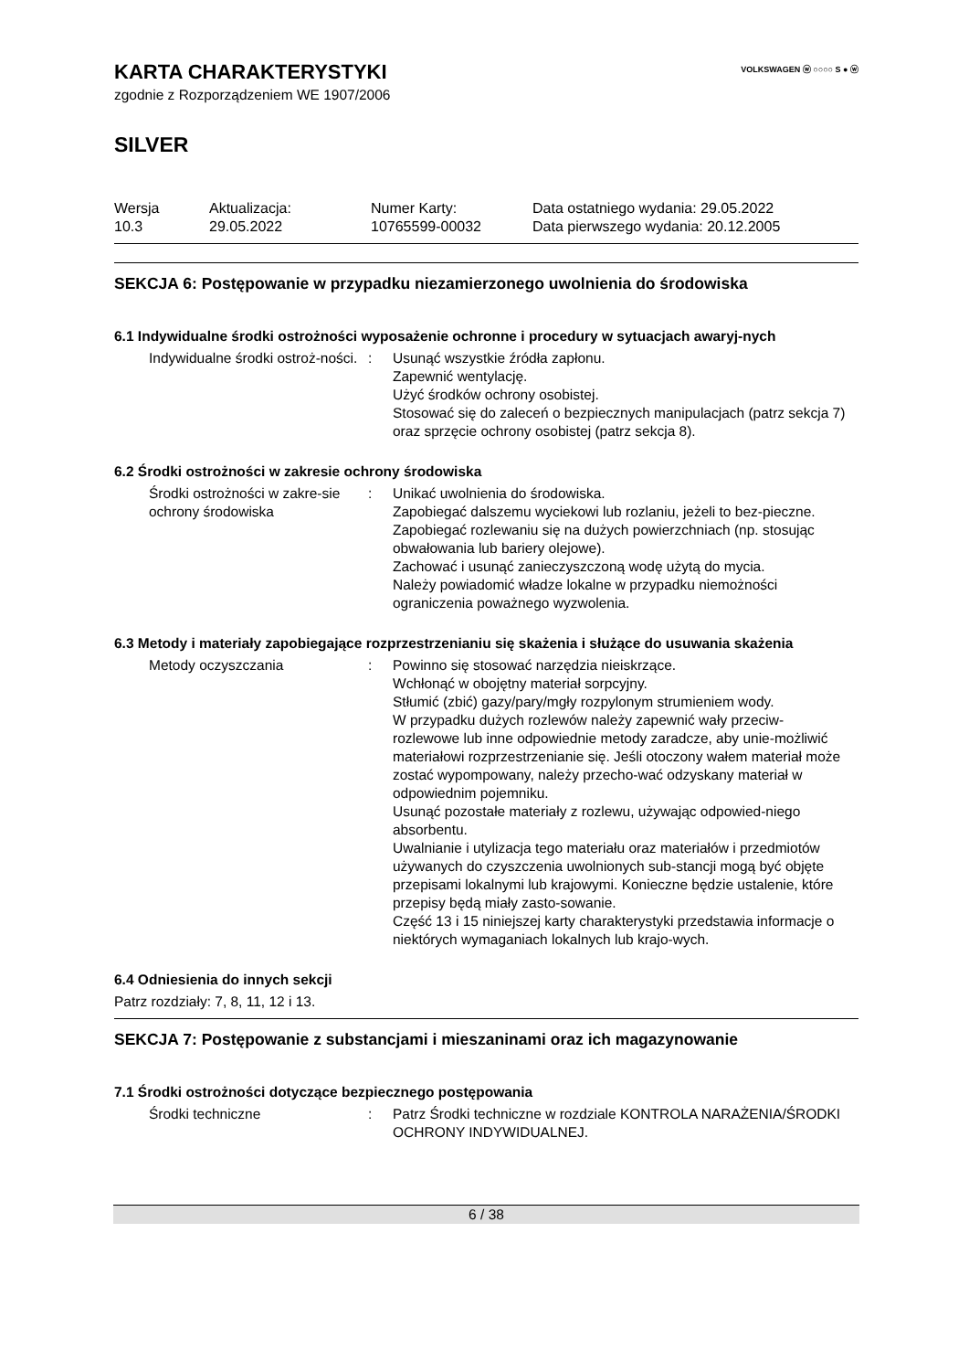VOLKSWAGEN ⓦ ○○○○ S ● ⓦ
KARTA CHARAKTERYSTYKI
zgodnie z Rozporządzeniem WE 1907/2006
SILVER
Wersja
10.3
Aktualizacja:
29.05.2022
Numer Karty:
10765599-00032
Data ostatniego wydania: 29.05.2022
Data pierwszego wydania: 20.12.2005
SEKCJA 6: Postępowanie w przypadku niezamierzonego uwolnienia do środowiska
6.1 Indywidualne środki ostrożności wyposażenie ochronne i procedury w sytuacjach awaryj-nych
Indywidualne środki ostroż-ności.
: Usunąć wszystkie źródła zapłonu.
Zapewnić wentylację.
Użyć środków ochrony osobistej.
Stosować się do zaleceń o bezpiecznych manipulacjach (patrz sekcja 7) oraz sprzęcie ochrony osobistej (patrz sekcja 8).
6.2 Środki ostrożności w zakresie ochrony środowiska
Środki ostrożności w zakre-sie ochrony środowiska
: Unikać uwolnienia do środowiska.
Zapobiegać dalszemu wyciekowi lub rozlaniu, jeżeli to bez-pieczne.
Zapobiegać rozlewaniu się na dużych powierzchniach (np. stosując obwałowania lub bariery olejowe).
Zachować i usunąć zanieczyszczoną wodę użytą do mycia.
Należy powiadomić władze lokalne w przypadku niemożności ograniczenia poważnego wyzwolenia.
6.3 Metody i materiały zapobiegające rozprzestrzenianiu się skażenia i służące do usuwania skażenia
Metody oczyszczania : Powinno się stosować narzędzia nieiskrzące.
Wchłonąć w obojętny materiał sorpcyjny.
Stłumić (zbić) gazy/pary/mgły rozpylonym strumieniem wody.
W przypadku dużych rozlewów należy zapewnić wały przeciw-rozlewowe lub inne odpowiednie metody zaradcze, aby unie-możliwić materiałowi rozprzestrzenianie się. Jeśli otoczony wałem materiał może zostać wypompowany, należy przecho-wać odzyskany materiał w odpowiednim pojemniku.
Usunąć pozostałe materiały z rozlewu, używając odpowied-niego absorbentu.
Uwalnianie i utylizacja tego materiału oraz materiałów i przedmiotów używanych do czyszczenia uwolnionych sub-stancji mogą być objęte przepisami lokalnymi lub krajowymi. Konieczne będzie ustalenie, które przepisy będą miały zasto-sowanie.
Część 13 i 15 niniejszej karty charakterystyki przedstawia informacje o niektórych wymaganiach lokalnych lub krajo-wych.
6.4 Odniesienia do innych sekcji
Patrz rozdziały: 7, 8, 11, 12 i 13.
SEKCJA 7: Postępowanie z substancjami i mieszaninami oraz ich magazynowanie
7.1 Środki ostrożności dotyczące bezpiecznego postępowania
Środki techniczne : Patrz Środki techniczne w rozdziale KONTROLA NARAŻENIA/ŚRODKI OCHRONY INDYWIDUALNEJ.
6 / 38